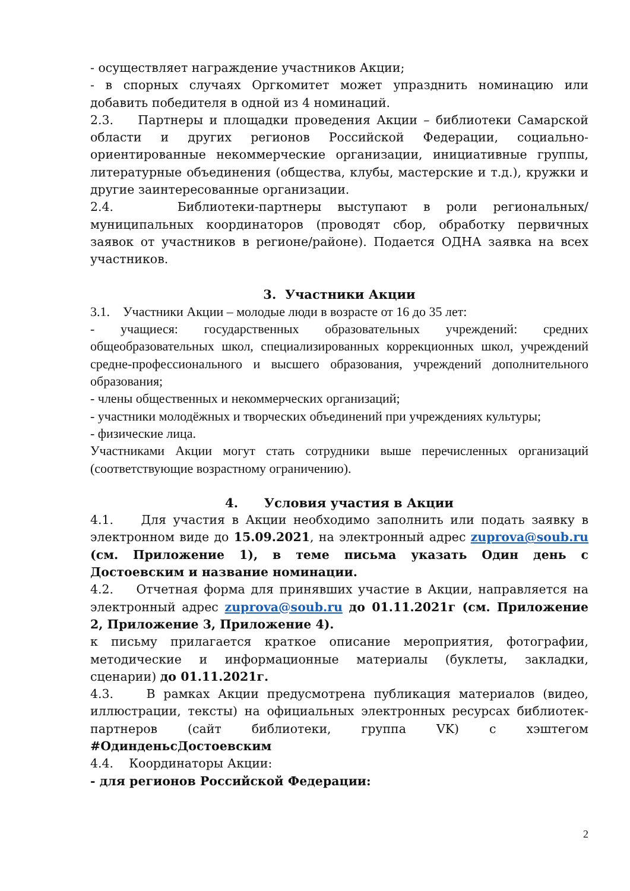- осуществляет награждение участников Акции;
- в спорных случаях Оргкомитет может упразднить номинацию или добавить победителя в одной из 4 номинаций.
2.3. Партнеры и площадки проведения Акции – библиотеки Самарской области и других регионов Российской Федерации, социально-ориентированные некоммерческие организации, инициативные группы, литературные объединения (общества, клубы, мастерские и т.д.), кружки и другие заинтересованные организации.
2.4. Библиотеки-партнеры выступают в роли региональных/муниципальных координаторов (проводят сбор, обработку первичных заявок от участников в регионе/районе). Подается ОДНА заявка на всех участников.
3. Участники Акции
3.1. Участники Акции – молодые люди в возрасте от 16 до 35 лет:
- учащиеся: государственных образовательных учреждений: средних общеобразовательных школ, специализированных коррекционных школ, учреждений средне-профессионального и высшего образования, учреждений дополнительного образования;
- члены общественных и некоммерческих организаций;
- участники молодёжных и творческих объединений при учреждениях культуры;
- физические лица.
Участниками Акции могут стать сотрудники выше перечисленных организаций (соответствующие возрастному ограничению).
4. Условия участия в Акции
4.1. Для участия в Акции необходимо заполнить или подать заявку в электронном виде до 15.09.2021, на электронный адрес zuprova@soub.ru (см. Приложение 1), в теме письма указать Один день с Достоевским и название номинации.
4.2. Отчетная форма для принявших участие в Акции, направляется на электронный адрес zuprova@soub.ru до 01.11.2021г (см. Приложение 2, Приложение 3, Приложение 4).
к письму прилагается краткое описание мероприятия, фотографии, методические и информационные материалы (буклеты, закладки, сценарии) до 01.11.2021г.
4.3. В рамках Акции предусмотрена публикация материалов (видео, иллюстрации, тексты) на официальных электронных ресурсах библиотек-партнеров (сайт библиотеки, группа VK) с хэштегом #ОдинденьсДостоевским
4.4. Координаторы Акции:
- для регионов Российской Федерации:
2